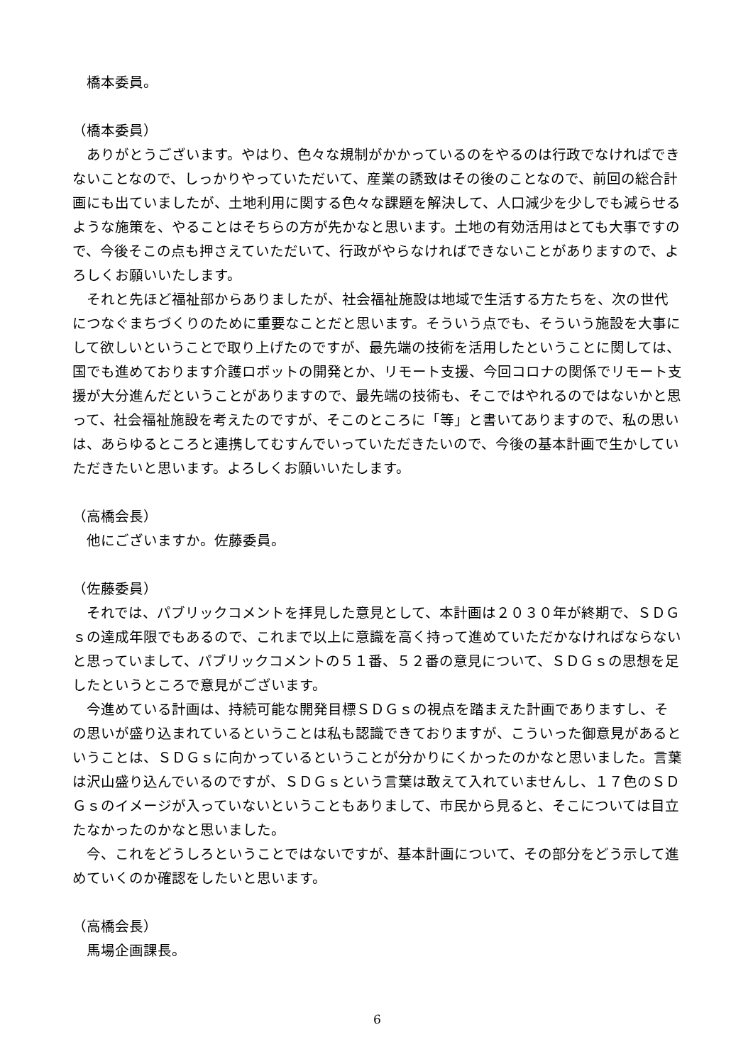橋本委員。
（橋本委員）
ありがとうございます。やはり、色々な規制がかかっているのをやるのは行政でなければできないことなので、しっかりやっていただいて、産業の誘致はその後のことなので、前回の総合計画にも出ていましたが、土地利用に関する色々な課題を解決して、人口減少を少しでも減らせるような施策を、やることはそちらの方が先かなと思います。土地の有効活用はとても大事ですので、今後そこの点も押さえていただいて、行政がやらなければできないことがありますので、よろしくお願いいたします。
それと先ほど福祉部からありましたが、社会福祉施設は地域で生活する方たちを、次の世代につなぐまちづくりのために重要なことだと思います。そういう点でも、そういう施設を大事にして欲しいということで取り上げたのですが、最先端の技術を活用したということに関しては、国でも進めております介護ロボットの開発とか、リモート支援、今回コロナの関係でリモート支援が大分進んだということがありますので、最先端の技術も、そこではやれるのではないかと思って、社会福祉施設を考えたのですが、そこのところに「等」と書いてありますので、私の思いは、あらゆるところと連携してむすんでいっていただきたいので、今後の基本計画で生かしていただきたいと思います。よろしくお願いいたします。
（高橋会長）
他にございますか。佐藤委員。
（佐藤委員）
それでは、パブリックコメントを拝見した意見として、本計画は２０３０年が終期で、ＳＤＧｓの達成年限でもあるので、これまで以上に意識を高く持って進めていただかなければならないと思っていまして、パブリックコメントの５１番、５２番の意見について、ＳＤＧｓの思想を足したというところで意見がございます。
今進めている計画は、持続可能な開発目標ＳＤＧｓの視点を踏まえた計画でありますし、その思いが盛り込まれているということは私も認識できておりますが、こういった御意見があるということは、ＳＤＧｓに向かっているということが分かりにくかったのかなと思いました。言葉は沢山盛り込んでいるのですが、ＳＤＧｓという言葉は敢えて入れていませんし、１７色のＳＤＧｓのイメージが入っていないということもありまして、市民から見ると、そこについては目立たなかったのかなと思いました。
今、これをどうしろということではないですが、基本計画について、その部分をどう示して進めていくのか確認をしたいと思います。
（高橋会長）
馬場企画課長。
6